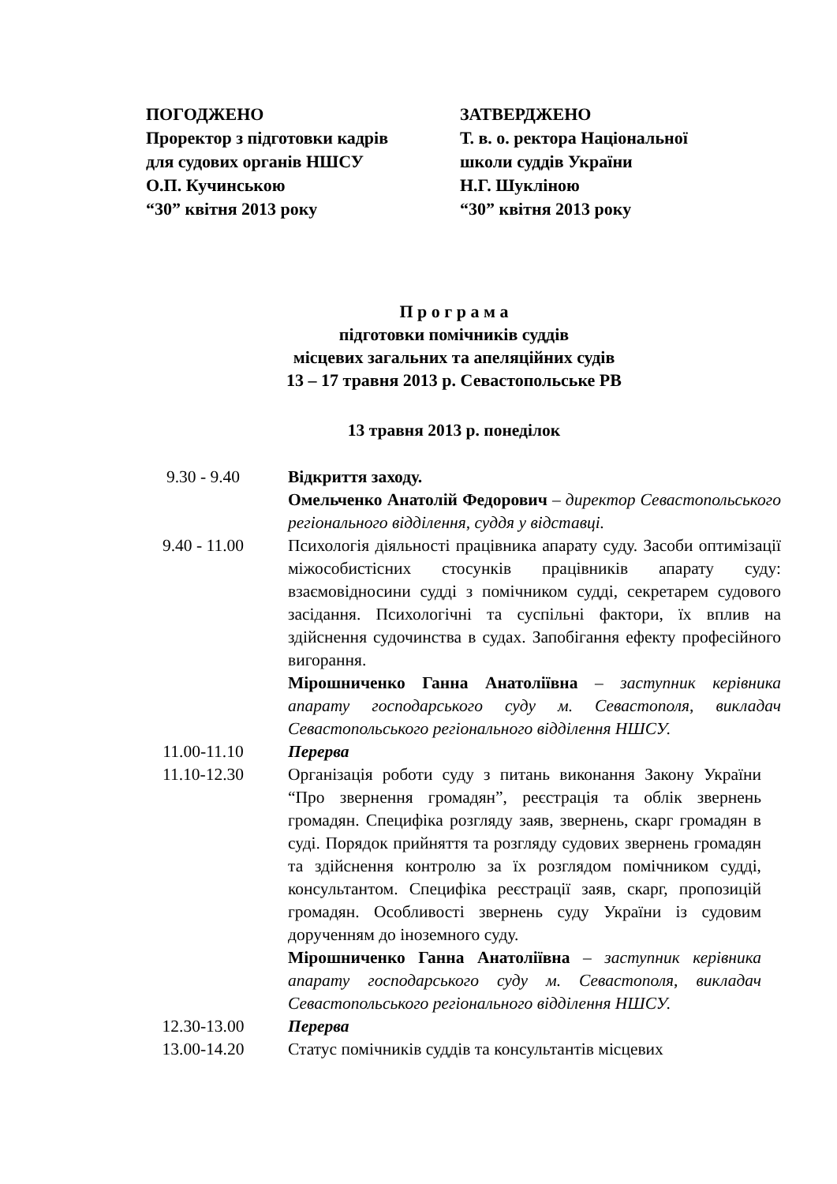ПОГОДЖЕНО
Проректор з підготовки кадрів
для судових органів НШСУ
О.П. Кучинською
“30” квітня 2013 року
ЗАТВЕРДЖЕНО
Т. в. о. ректора Національної
школи суддів України
Н.Г. Шукліною
“30” квітня 2013 року
П р о г р а м а
підготовки помічників суддів
місцевих загальних та апеляційних судів
13 – 17 травня 2013 р. Севастопольське РВ
13 травня 2013 р. понеділок
| 9.30 - 9.40 | Відкриття заходу. Омельченко Анатолій Федорович – директор Севастопольського регіонального відділення, суддя у відставці. |
| 9.40 - 11.00 | Психологія діяльності працівника апарату суду. Засоби оптимізації міжособистісних стосунків працівників апарату суду: взаємовідносини судді з помічником судді, секретарем судового засідання. Психологічні та суспільні фактори, їх вплив на здійснення судочинства в судах. Запобігання ефекту професійного вигорання. Мірошниченко Ганна Анатоліївна – заступник керівника апарату господарського суду м. Севастополя, викладач Севастопольського регіонального відділення НШСУ. |
| 11.00-11.10 | Перерва |
| 11.10-12.30 | Організація роботи суду з питань виконання Закону України “Про звернення громадян”, реєстрація та облік звернень громадян. Специфіка розгляду заяв, звернень, скарг громадян в суді. Порядок прийняття та розгляду судових звернень громадян та здійснення контролю за їх розглядом помічником судді, консультантом. Специфіка реєстрації заяв, скарг, пропозицій громадян. Особливості звернень суду України із судовим дорученням до іноземного суду. Мірошниченко Ганна Анатоліївна – заступник керівника апарату господарського суду м. Севастополя, викладач Севастопольського регіонального відділення НШСУ. |
| 12.30-13.00 | Перерва |
| 13.00-14.20 | Статус помічників суддів та консультантів місцевих |